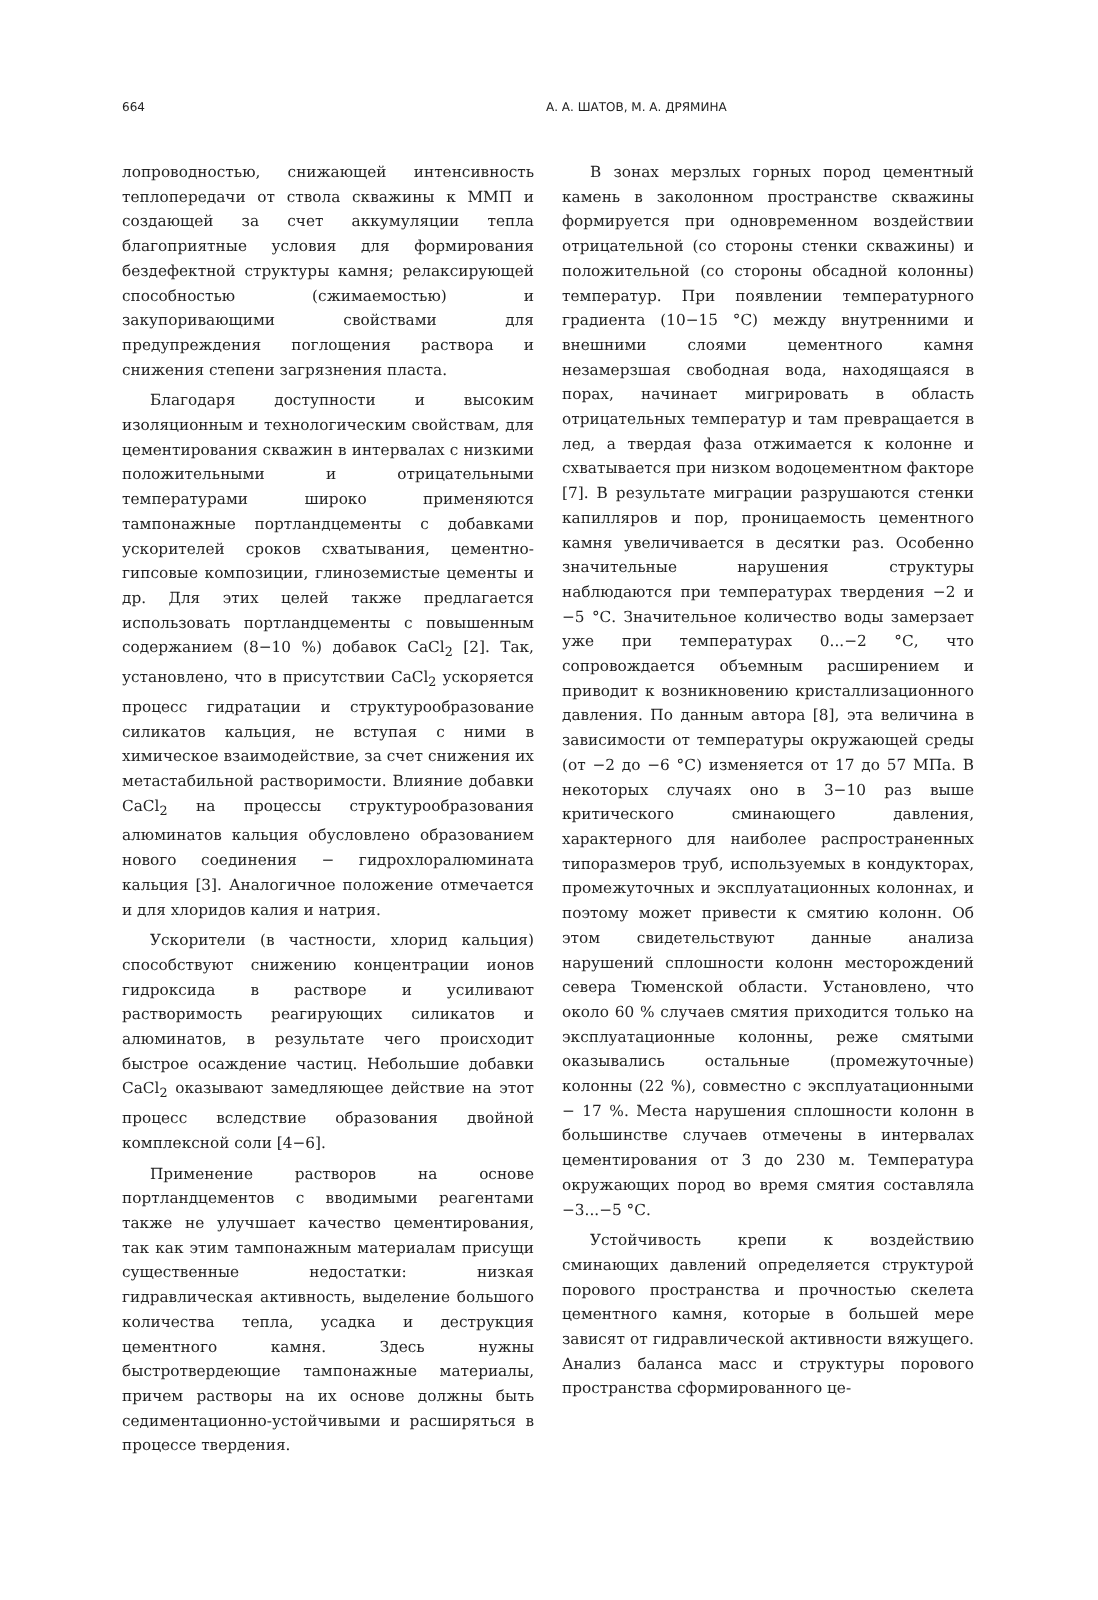664 А. А. ШАТОВ, М. А. ДРЯМИНА
лопроводностью, снижающей интенсивность теплопередачи от ствола скважины к ММП и создающей за счет аккумуляции тепла благоприятные условия для формирования бездефектной структуры камня; релаксирующей способностью (сжимаемостью) и закупоривающими свойствами для предупреждения поглощения раствора и снижения степени загрязнения пласта.
Благодаря доступности и высоким изоляционным и технологическим свойствам, для цементирования скважин в интервалах с низкими положительными и отрицательными температурами широко применяются тампонажные портландцементы с добавками ускорителей сроков схватывания, цементно-гипсовые композиции, глиноземистые цементы и др. Для этих целей также предлагается использовать портландцементы с повышенным содержанием (8−10 %) добавок CaCl<sub>2</sub> [2]. Так, установлено, что в присутствии CaCl<sub>2</sub> ускоряется процесс гидратации и структурообразование силикатов кальция, не вступая с ними в химическое взаимодействие, за счет снижения их метастабильной растворимости. Влияние добавки CaCl<sub>2</sub> на процессы структурообразования алюминатов кальция обусловлено образованием нового соединения − гидрохлоралюмината кальция [3]. Аналогичное положение отмечается и для хлоридов калия и натрия.
Ускорители (в частности, хлорид кальция) способствуют снижению концентрации ионов гидроксида в растворе и усиливают растворимость реагирующих силикатов и алюминатов, в результате чего происходит быстрое осаждение частиц. Небольшие добавки CaCl<sub>2</sub> оказывают замедляющее действие на этот процесс вследствие образования двойной комплексной соли [4−6].
Применение растворов на основе портландцементов с вводимыми реагентами также не улучшает качество цементирования, так как этим тампонажным материалам присущи существенные недостатки: низкая гидравлическая активность, выделение большого количества тепла, усадка и деструкция цементного камня. Здесь нужны быстротвердеющие тампонажные материалы, причем растворы на их основе должны быть седиментационно-устойчивыми и расширяться в процессе твердения.
В зонах мерзлых горных пород цементный камень в заколонном пространстве скважины формируется при одновременном воздействии отрицательной (со стороны стенки скважины) и положительной (со стороны обсадной колонны) температур. При появлении температурного градиента (10−15 °С) между внутренними и внешними слоями цементного камня незамерзшая свободная вода, находящаяся в порах, начинает мигрировать в область отрицательных температур и там превращается в лед, а твердая фаза отжимается к колонне и схватывается при низком водоцементном факторе [7]. В результате миграции разрушаются стенки капилляров и пор, проницаемость цементного камня увеличивается в десятки раз. Особенно значительные нарушения структуры наблюдаются при температурах твердения −2 и −5 °С. Значительное количество воды замерзает уже при температурах 0...−2 °С, что сопровождается объемным расширением и приводит к возникновению кристаллизационного давления. По данным автора [8], эта величина в зависимости от температуры окружающей среды (от −2 до −6 °С) изменяется от 17 до 57 МПа. В некоторых случаях оно в 3−10 раз выше критического сминающего давления, характерного для наиболее распространенных типоразмеров труб, используемых в кондукторах, промежуточных и эксплуатационных колоннах, и поэтому может привести к смятию колонн. Об этом свидетельствуют данные анализа нарушений сплошности колонн месторождений севера Тюменской области. Установлено, что около 60 % случаев смятия приходится только на эксплуатационные колонны, реже смятыми оказывались остальные (промежуточные) колонны (22 %), совместно с эксплуатационными − 17 %. Места нарушения сплошности колонн в большинстве случаев отмечены в интервалах цементирования от 3 до 230 м. Температура окружающих пород во время смятия составляла −3...−5 °С.
Устойчивость крепи к воздействию сминающих давлений определяется структурой порового пространства и прочностью скелета цементного камня, которые в большей мере зависят от гидравлической активности вяжущего. Анализ баланса масс и структуры порового пространства сформированного це-